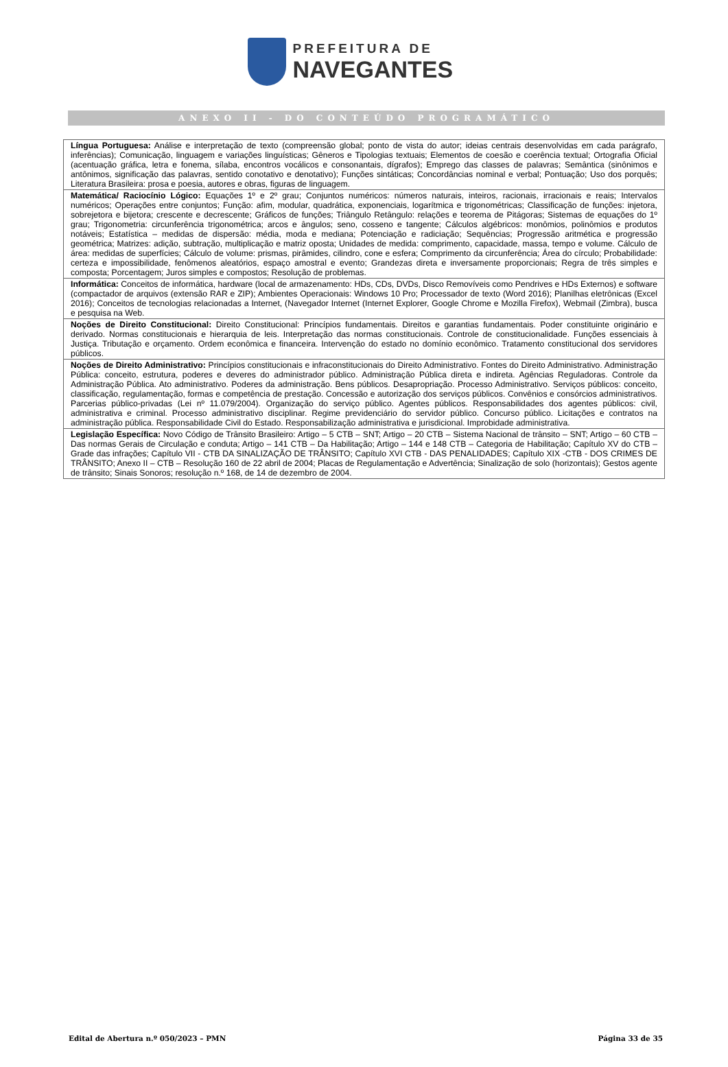PREFEITURA DE
NAVEGANTES
ANEXO II - DO CONTEÚDO PROGRAMÁTICO
| Língua Portuguesa: Análise e interpretação de texto (compreensão global; ponto de vista do autor; ideias centrais desenvolvidas em cada parágrafo, inferências); Comunicação, linguagem e variações linguísticas; Gêneros e Tipologias textuais; Elementos de coesão e coerência textual; Ortografia Oficial (acentuação gráfica, letra e fonema, sílaba, encontros vocálicos e consonantais, dígrafos); Emprego das classes de palavras; Semântica (sinônimos e antônimos, significação das palavras, sentido conotativo e denotativo); Funções sintáticas; Concordâncias nominal e verbal; Pontuação; Uso dos porquês; Literatura Brasileira: prosa e poesia, autores e obras, figuras de linguagem. |
| Matemática/ Raciocínio Lógico: Equações 1º e 2º grau; Conjuntos numéricos: números naturais, inteiros, racionais, irracionais e reais; Intervalos numéricos; Operações entre conjuntos; Função: afim, modular, quadrática, exponenciais, logarítmica e trigonométricas; Classificação de funções: injetora, sobrejetora e bijetora; crescente e decrescente; Gráficos de funções; Triângulo Retângulo: relações e teorema de Pitágoras; Sistemas de equações do 1º grau; Trigonometria: circunferência trigonométrica; arcos e ângulos; seno, cosseno e tangente; Cálculos algébricos: monômios, polinômios e produtos notáveis; Estatística – medidas de dispersão: média, moda e mediana; Potenciação e radiciação; Sequências; Progressão aritmética e progressão geométrica; Matrizes: adição, subtração, multiplicação e matriz oposta; Unidades de medida: comprimento, capacidade, massa, tempo e volume. Cálculo de área: medidas de superfícies; Cálculo de volume: prismas, pirâmides, cilindro, cone e esfera; Comprimento da circunferência; Área do círculo; Probabilidade: certeza e impossibilidade, fenômenos aleatórios, espaço amostral e evento; Grandezas direta e inversamente proporcionais; Regra de três simples e composta; Porcentagem; Juros simples e compostos; Resolução de problemas. |
| Informática: Conceitos de informática, hardware (local de armazenamento: HDs, CDs, DVDs, Disco Removíveis como Pendrives e HDs Externos) e software (compactador de arquivos (extensão RAR e ZIP); Ambientes Operacionais: Windows 10 Pro; Processador de texto (Word 2016); Planilhas eletrônicas (Excel 2016); Conceitos de tecnologias relacionadas a Internet, (Navegador Internet (Internet Explorer, Google Chrome e Mozilla Firefox), Webmail (Zimbra), busca e pesquisa na Web. |
| Noções de Direito Constitucional: Direito Constitucional: Princípios fundamentais. Direitos e garantias fundamentais. Poder constituinte originário e derivado. Normas constitucionais e hierarquia de leis. Interpretação das normas constitucionais. Controle de constitucionalidade. Funções essenciais à Justiça. Tributação e orçamento. Ordem econômica e financeira. Intervenção do estado no domínio econômico. Tratamento constitucional dos servidores públicos. |
| Noções de Direito Administrativo: Princípios constitucionais e infraconstitucionais do Direito Administrativo. Fontes do Direito Administrativo. Administração Pública: conceito, estrutura, poderes e deveres do administrador público. Administração Pública direta e indireta. Agências Reguladoras. Controle da Administração Pública. Ato administrativo. Poderes da administração. Bens públicos. Desapropriação. Processo Administrativo. Serviços públicos: conceito, classificação, regulamentação, formas e competência de prestação. Concessão e autorização dos serviços públicos. Convênios e consórcios administrativos. Parcerias público-privadas (Lei nº 11.079/2004). Organização do serviço público. Agentes públicos. Responsabilidades dos agentes públicos: civil, administrativa e criminal. Processo administrativo disciplinar. Regime previdenciário do servidor público. Concurso público. Licitações e contratos na administração pública. Responsabilidade Civil do Estado. Responsabilização administrativa e jurisdicional. Improbidade administrativa. |
| Legislação Específica: Novo Código de Trânsito Brasileiro: Artigo – 5 CTB – SNT; Artigo – 20 CTB – Sistema Nacional de trânsito – SNT; Artigo – 60 CTB – Das normas Gerais de Circulação e conduta; Artigo – 141 CTB – Da Habilitação; Artigo – 144 e 148 CTB – Categoria de Habilitação; Capítulo XV do CTB – Grade das infrações; Capítulo VII - CTB DA SINALIZAÇÃO DE TRÂNSITO; Capítulo XVI CTB - DAS PENALIDADES; Capítulo XIX -CTB - DOS CRIMES DE TRÂNSITO; Anexo II – CTB – Resolução 160 de 22 abril de 2004; Placas de Regulamentação e Advertência; Sinalização de solo (horizontais); Gestos agente de trânsito; Sinais Sonoros; resolução n.º 168, de 14 de dezembro de 2004. |
Edital de Abertura n.º 050/2023 – PMN Página 33 de 35